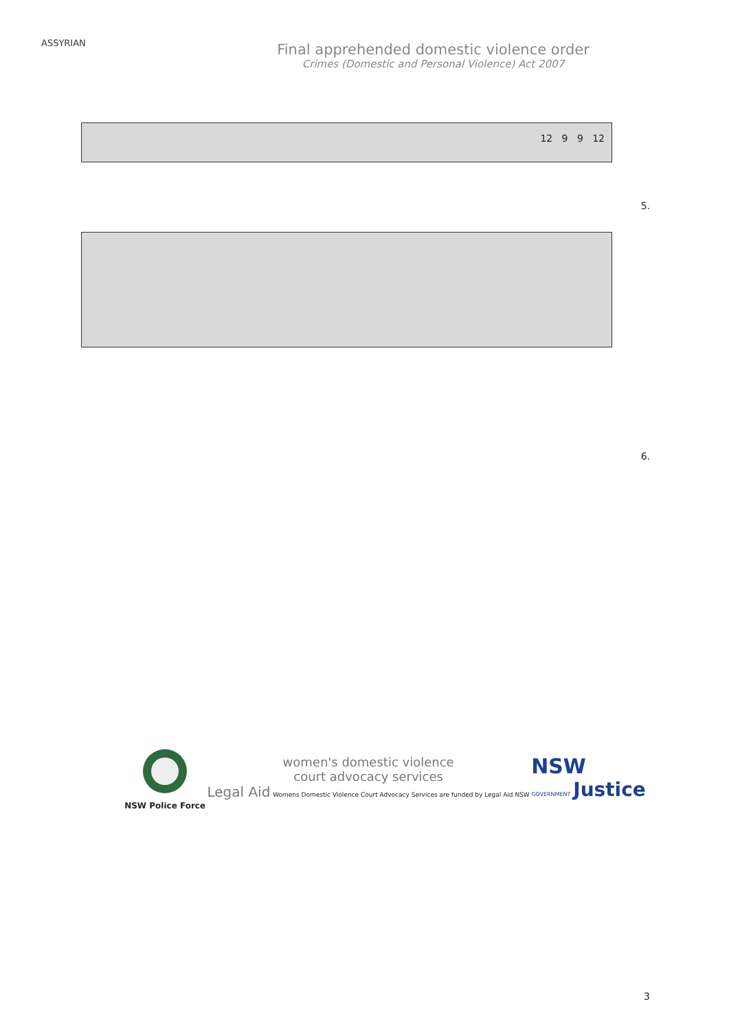ASSYRIAN
Final apprehended domestic violence order
Crimes (Domestic and Personal Violence) Act 2007
12 9 9 12
5.
6.
NSW Police Force
women's domestic violence
court advocacy services
Legal Aid Womens Domestic Violence Court Advocacy Services are funded by Legal Aid NSW
NSW
GOVERNMENT Justice
3